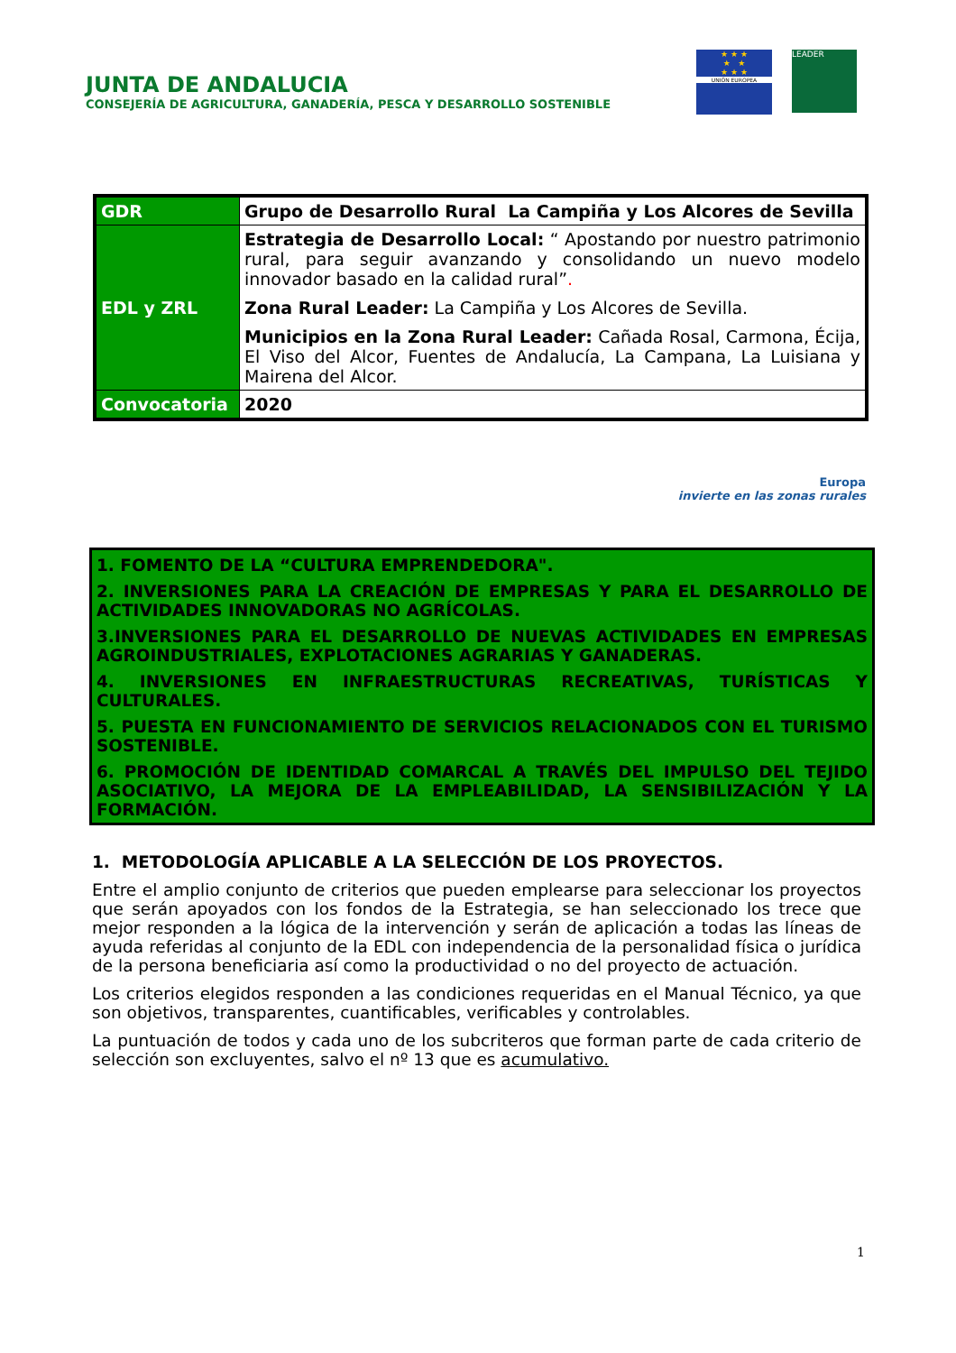JUNTA DE ANDALUCIA
CONSEJERÍA DE AGRICULTURA, GANADERÍA, PESCA Y DESARROLLO SOSTENIBLE
★ ★ ★
★ ★
★ ★ ★
UNIÓN EUROPEA
LEADER
| GDR | Grupo de Desarrollo Rural La Campiña y Los Alcores de Sevilla |
| EDL y ZRL | Estrategia de Desarrollo Local: “ Apostando por nuestro patrimonio rural, para seguir avanzando y consolidando un nuevo modelo innovador basado en la calidad rural” . Zona Rural Leader: La Campiña y Los Alcores de Sevilla. Municipios en la Zona Rural Leader: Cañada Rosal, Carmona, Écija, El Viso del Alcor, Fuentes de Andalucía, La Campana, La Luisiana y Mairena del Alcor. |
| Convocatoria | 2020 |
Europa
invierte en las zonas rurales
1. FOMENTO DE LA “CULTURA EMPRENDEDORA".
2. INVERSIONES PARA LA CREACIÓN DE EMPRESAS Y PARA EL DESARROLLO DE ACTIVIDADES INNOVADORAS NO AGRÍCOLAS.
3.INVERSIONES PARA EL DESARROLLO DE NUEVAS ACTIVIDADES EN EMPRESAS AGROINDUSTRIALES, EXPLOTACIONES AGRARIAS Y GANADERAS.
4. INVERSIONES EN INFRAESTRUCTURAS RECREATIVAS, TURÍSTICAS Y CULTURALES.
5. PUESTA EN FUNCIONAMIENTO DE SERVICIOS RELACIONADOS CON EL TURISMO SOSTENIBLE.
6. PROMOCIÓN DE IDENTIDAD COMARCAL A TRAVÉS DEL IMPULSO DEL TEJIDO ASOCIATIVO, LA MEJORA DE LA EMPLEABILIDAD, LA SENSIBILIZACIÓN Y LA FORMACIÓN.
1. METODOLOGÍA APLICABLE A LA SELECCIÓN DE LOS PROYECTOS.
Entre el amplio conjunto de criterios que pueden emplearse para seleccionar los proyectos que serán apoyados con los fondos de la Estrategia, se han seleccionado los trece que mejor responden a la lógica de la intervención y serán de aplicación a todas las líneas de ayuda referidas al conjunto de la EDL con independencia de la personalidad física o jurídica de la persona beneficiaria así como la productividad o no del proyecto de actuación.
Los criterios elegidos responden a las condiciones requeridas en el Manual Técnico, ya que son objetivos, transparentes, cuantificables, verificables y controlables.
La puntuación de todos y cada uno de los subcriteros que forman parte de cada criterio de selección son excluyentes, salvo el nº 13 que es acumulativo.
1